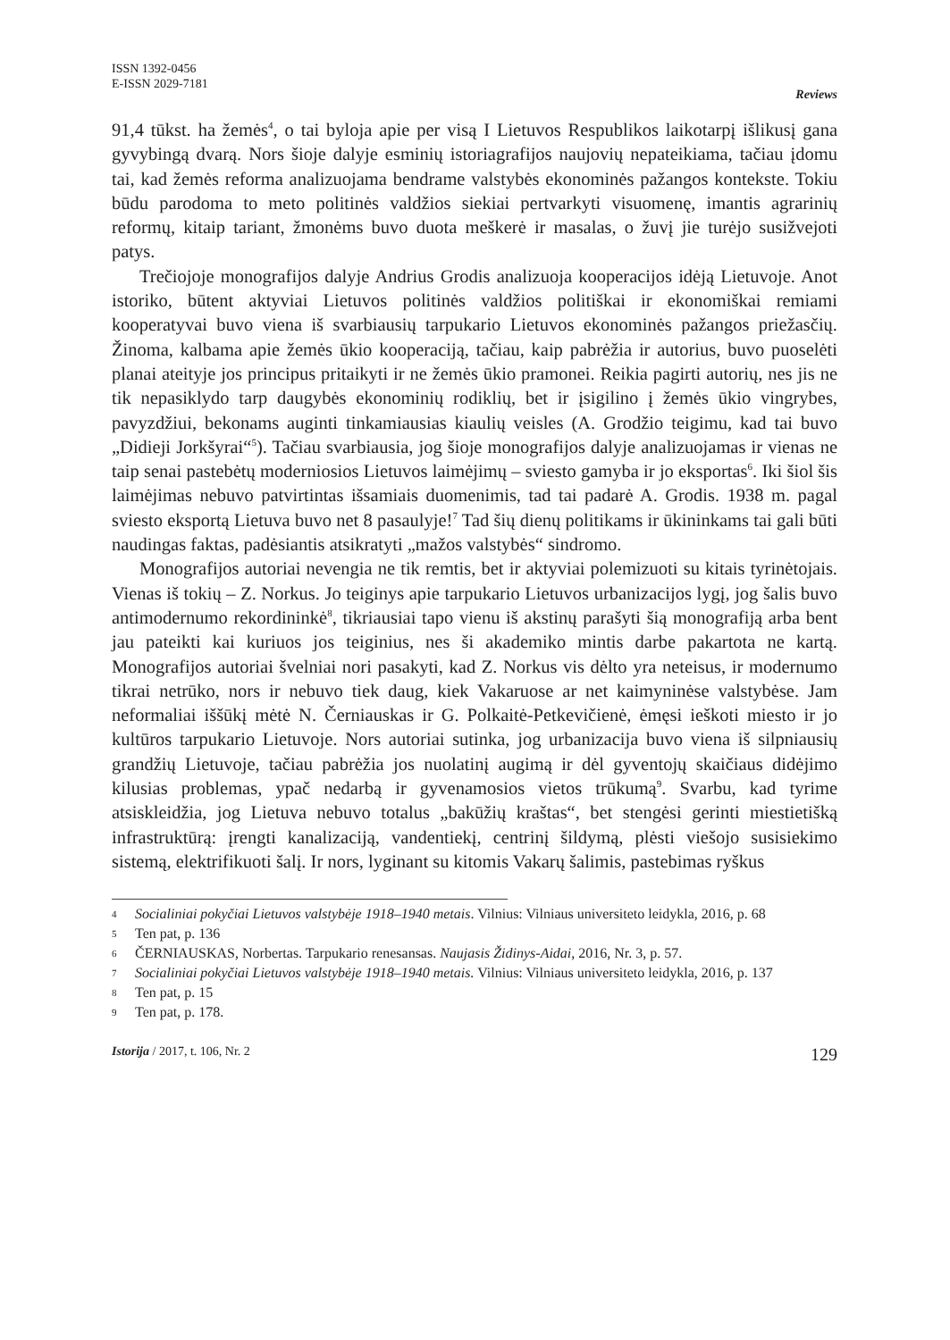ISSN 1392-0456
E-ISSN 2029-7181
Reviews
91,4 tūkst. ha žemės<sup>4</sup>, o tai byloja apie per visą I Lietuvos Respublikos laikotarpį išlikusį gana gyvybingą dvarą. Nors šioje dalyje esminių istoriagrafijos naujovių nepateikiama, tačiau įdomu tai, kad žemės reforma analizuojama bendrame valstybės ekonominės pažangos kontekste. Tokiu būdu parodoma to meto politinės valdžios siekiai pertvarkyti visuomenę, imantis agrarinių reformų, kitaip tariant, žmonėms buvo duota meškerė ir masalas, o žuvį jie turėjo susižvejoti patys.
Trečiojoje monografijos dalyje Andrius Grodis analizuoja kooperacijos idėją Lietuvoje. Anot istoriko, būtent aktyviai Lietuvos politinės valdžios politiškai ir ekonomiškai remiami kooperatyvai buvo viena iš svarbiausių tarpukario Lietuvos ekonominės pažangos priežasčių. Žinoma, kalbama apie žemės ūkio kooperaciją, tačiau, kaip pabrėžia ir autorius, buvo puoselėti planai ateityje jos principus pritaikyti ir ne žemės ūkio pramonei. Reikia pagirti autorių, nes jis ne tik nepasiklydo tarp daugybės ekonominių rodiklių, bet ir įsigilino į žemės ūkio vingrybes, pavyzdžiui, bekonams auginti tinkamiausias kiaulių veisles (A. Grodžio teigimu, kad tai buvo „Didieji Jorkšyrai“<sup>5</sup>). Tačiau svarbiausia, jog šioje monografijos dalyje analizuojamas ir vienas ne taip senai pastebėtų moderniosios Lietuvos laimėjimų – sviesto gamyba ir jo eksportas<sup>6</sup>. Iki šiol šis laimėjimas nebuvo patvirtintas išsamiais duomenimis, tad tai padarė A. Grodis. 1938 m. pagal sviesto eksportą Lietuva buvo net 8 pasaulyje!<sup>7</sup> Tad šių dienų politikams ir ūkininkams tai gali būti naudingas faktas, padėsiantis atsikratyti „mažos valstybės“ sindromo.
Monografijos autoriai nevengia ne tik remtis, bet ir aktyviai polemizuoti su kitais tyrinėtojais. Vienas iš tokių – Z. Norkus. Jo teiginys apie tarpukario Lietuvos urbanizacijos lygį, jog šalis buvo antimodernumo rekordininkė<sup>8</sup>, tikriausiai tapo vienu iš akstinų parašyti šią monografiją arba bent jau pateikti kai kuriuos jos teiginius, nes ši akademiko mintis darbe pakartota ne kartą. Monografijos autoriai švelniai nori pasakyti, kad Z. Norkus vis dėlto yra neteisus, ir modernumo tikrai netrūko, nors ir nebuvo tiek daug, kiek Vakaruose ar net kaimyninėse valstybėse. Jam neformaliai iššūkį mėtė N. Černiauskas ir G. Polkaitė-Petkevičienė, ėmęsi ieškoti miesto ir jo kultūros tarpukario Lietuvoje. Nors autoriai sutinka, jog urbanizacija buvo viena iš silpniausių grandžių Lietuvoje, tačiau pabrėžia jos nuolatinį augimą ir dėl gyventojų skaičiaus didėjimo kilusias problemas, ypač nedarbą ir gyvenamosios vietos trūkumą<sup>9</sup>. Svarbu, kad tyrime atsiskleidžia, jog Lietuva nebuvo totalus „bakūžių kraštas“, bet stengėsi gerinti miestietišką infrastruktūrą: įrengti kanalizaciją, vandentiekį, centrinį šildymą, plėsti viešojo susisiekimo sistemą, elektrifikuoti šalį. Ir nors, lyginant su kitomis Vakarų šalimis, pastebimas ryškus
4 Socialiniai pokyčiai Lietuvos valstybėje 1918–1940 metais. Vilnius: Vilniaus universiteto leidykla, 2016, p. 68
5 Ten pat, p. 136
6 ČERNIAUSKAS, Norbertas. Tarpukario renesansas. Naujasis Židinys-Aidai, 2016, Nr. 3, p. 57.
7 Socialiniai pokyčiai Lietuvos valstybėje 1918–1940 metais. Vilnius: Vilniaus universiteto leidykla, 2016, p. 137
8 Ten pat, p. 15
9 Ten pat, p. 178.
Istorija / 2017, t. 106, Nr. 2 129